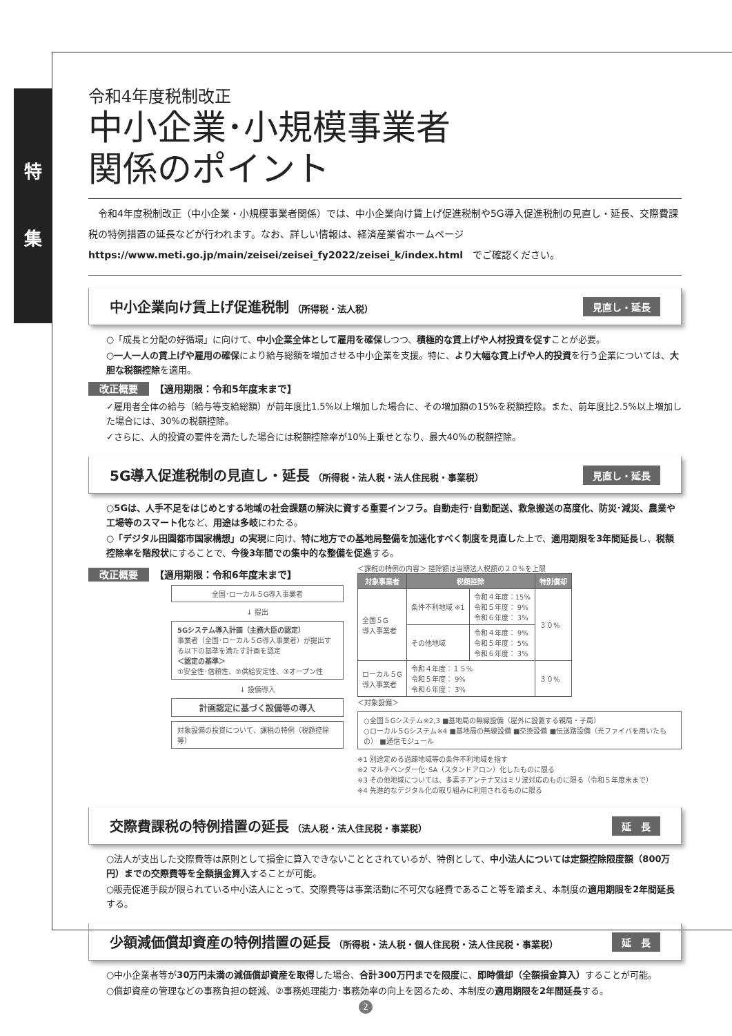特
集
令和4年度税制改正
中小企業･小規模事業者
関係のポイント
　令和4年度税制改正（中小企業・小規模事業者関係）では、中小企業向け賃上げ促進税制や5G導入促進税制の見直し・延長、交際費課税の特例措置の延長などが行われます。なお、詳しい情報は、経済産業省ホームページ
https://www.meti.go.jp/main/zeisei/zeisei_fy2022/zeisei_k/index.html　でご確認ください。
中小企業向け賃上げ促進税制 （所得税・法人税） 見直し・延長
○「成長と分配の好循環」に向けて、中小企業全体として雇用を確保しつつ、積極的な賃上げや人材投資を促すことが必要。
○一人一人の賃上げや雇用の確保により給与総額を増加させる中小企業を支援。特に、より大幅な賃上げや人的投資を行う企業については、大胆な税額控除を適用。
改正概要 【適用期限：令和5年度末まで】
✓雇用者全体の給与（給与等支給総額）が前年度比1.5%以上増加した場合に、その増加額の15%を税額控除。また、前年度比2.5%以上増加した場合には、30%の税額控除。
✓さらに、人的投資の要件を満たした場合には税額控除率が10%上乗せとなり、最大40%の税額控除。
5G導入促進税制の見直し・延長 （所得税・法人税・法人住民税・事業税） 見直し・延長
○5Gは、人手不足をはじめとする地域の社会課題の解決に資する重要インフラ。自動走行･自動配送、救急搬送の高度化、防災･減災、農業や工場等のスマート化など、用途は多岐にわたる。
○「デジタル田園都市国家構想」の実現に向け、特に地方での基地局整備を加速化すべく制度を見直した上で、適用期限を3年間延長し、税額控除率を階段状にすることで、今後3年間での集中的な整備を促進する。
改正概要 【適用期限：令和6年度末まで】
全国･ローカル５G導入事業者
↓ 提出
5Gシステム導入計画（主務大臣の認定）
事業者（全国･ローカル５G導入事業者）が提出する以下の基準を満たす計画を認定
＜認定の基準＞
①安全性･信頼性、②供給安定性、③オープン性
↓ 設備導入
計画認定に基づく設備等の導入
対象設備の投資について、課税の特例（税額控除等）
＜課税の特例の内容＞ 控除額は当期法人税額の２０％を上限
| 対象事業者 | 税額控除 | | 特別償却 |
| --- | --- | --- | --- |
| 全国５G 導入事業者 | 条件不利地域 ※1 | 令和４年度：15% 令和５年度： 9% 令和６年度： 3% | ３０% |
| | その他地域 | 令和４年度： 9% 令和５年度： 5% 令和６年度： 3% | |
| ローカル５G 導入事業者 | 令和４年度：１５% 令和５年度： 9% 令和６年度： 3% | | ３０% |
＜対象設備＞
○全国５Gシステム※2,3 ■基地局の無線設備（屋外に設置する親局・子局）
○ローカル５Gシステム※4 ■基地局の無線設備 ■交換設備 ■伝送路設備（光ファイバを用いたもの） ■通信モジュール
※1 別途定める過疎地域等の条件不利地域を指す
※2 マルチベンダー化･SA（スタンドアロン）化したものに限る
※3 その他地域については、多素子アンテナ又はミリ波対応のものに限る（令和５年度末まで）
※4 先進的なデジタル化の取り組みに利用されるものに限る
交際費課税の特例措置の延長 （法人税・法人住民税・事業税） 延　長
○法人が支出した交際費等は原則として損金に算入できないこととされているが、特例として、中小法人については定額控除限度額（800万円）までの交際費等を全額損金算入することが可能。
○販売促進手段が限られている中小法人にとって、交際費等は事業活動に不可欠な経費であること等を踏まえ、本制度の適用期限を2年間延長する。
少額減価償却資産の特例措置の延長 （所得税・法人税・個人住民税・法人住民税・事業税） 延　長
○中小企業者等が30万円未満の減価償却資産を取得した場合、合計300万円までを限度に、即時償却（全額損金算入）することが可能。
○償却資産の管理などの事務負担の軽減、②事務処理能力･事務効率の向上を図るため、本制度の適用期限を2年間延長する。
2